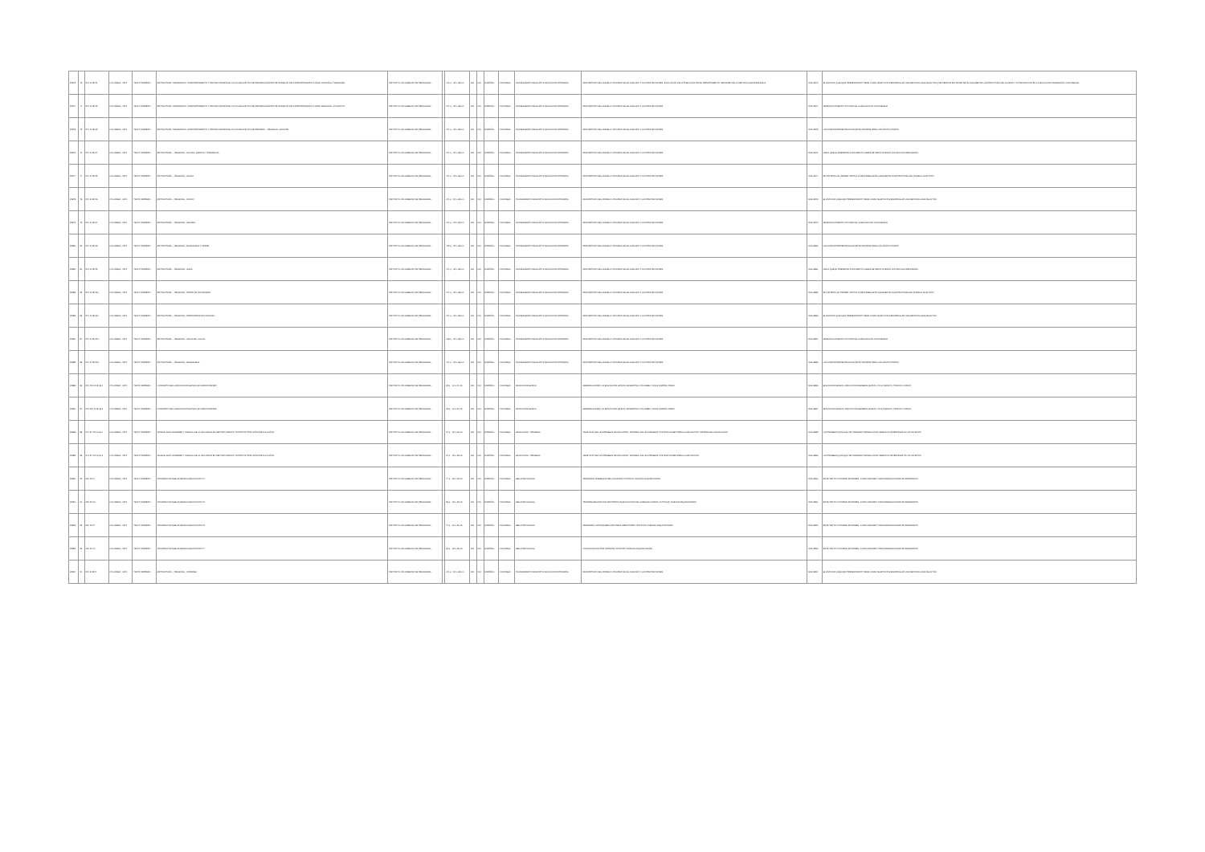| 22873 | 73 | 370.11 I57e1 | COLOMBIA , 1972 | TEXTO IMPRESO | ESTRUCTURA, TENDENCIAS, COMPORTAMIENTO Y PROYECCIONES DEL FLUJO EDUCATIVO DE PRIMARIA DENTRO DE MODELOS DE COMPORTAMIENTO A NIVEL NACIONAL Y REGIONAL | INSTITUTO COLOMBIANO DE PEDAGOGIA | | 176 p. ; 22 x 28 cm | N/A | N/A | ESPAÑOL | COLOMBIA | PLANEAMIENTO EDUCATIVO EDUCACION PRIMARIA | DESCRIPCION DEL MODELO UTILIZADO EN EL ANALISIS Y LAS PROYECCIONES; EVOLUCION DE LA POBLACION EN EL DEPARTAMENTO; RESUMEN DE LA METODOLOGIA EMPLEADA | 0000-2873 | EL ESTUDIO QUE AQUI PRESENTAMOS TIENE COMO OBJETIVOS DESARROLLAR UNA METODOLOGIA ANALITICA QUE PERMITA ESTUDIAR DETALLADAMENTE LA ESTRUCTURA DEL ACCESO Y LA PROMOCION EN LA EDUCACION ELEMENTAL COLOMBIANA |
| 22874 | 74 | 370.11 I57e2 | COLOMBIA , 1972 | TEXTO IMPRESO | ESTRUCTURA, TENDENCIAS, COMPORTAMIENTO Y PROYECCIONES DEL FLUJO EDUCATIVO DE PRIMARIA DENTRO DE MODELOS DE COMPORTAMIENTO A NIVEL REGIONAL. ATLANTICO | INSTITUTO COLOMBIANO DE PEDAGOGIA | | 171 p. ; 22 x 28 cm | N/A | N/A | ESPAÑOL | COLOMBIA | PLANEAMIENTO EDUCATIVO EDUCACION PRIMARIA | DESCRIPCION DEL MODELO UTILIZADO EN EL ANALISIS Y LAS PROYECCIONES | 0000-2874 | DESENVOLVIMIENTO FUTURO DE LA EDUCACION COLOMBIANA |
| 22875 | 75 | 370.11 I57e3 | COLOMBIA , 1972 | TEXTO IMPRESO | ESTRUCTURA, TENDENCIAS, COMPORTAMIENTO Y PROYECCIONES DEL FLUJO EDUCATIVO DE PRIMARIA ... REGIONAL. BOLIVAR | INSTITUTO COLOMBIANO DE PEDAGOGIA | | 171 p. ; 22 x 28 cm | N/A | N/A | ESPAÑOL | COLOMBIA | PLANEAMIENTO EDUCATIVO EDUCACION PRIMARIA | DESCRIPCION DEL MODELO UTILIZADO EN EL ANALISIS Y LAS PROYECCIONES | 0000-2875 | LAS CIFRAS PRESENTADAS EN ESTE INFORME PARA LOS AÑOS FUTUROS |
| 22876 | 76 | 370.11 I57e4 | COLOMBIA , 1972 | TEXTO IMPRESO | ESTRUCTURA ... REGIONAL. CALDAS, QUINDIO Y RISARALDA | INSTITUTO COLOMBIANO DE PEDAGOGIA | | 171 p. ; 22 x 28 cm | N/A | N/A | ESPAÑOL | COLOMBIA | PLANEAMIENTO EDUCATIVO EDUCACION PRIMARIA | DESCRIPCION DEL MODELO UTILIZADO EN EL ANALISIS Y LAS PROYECCIONES | 0000-2876 | DADO QUE EL PRESENTE DOCUMENTO HABRA DE SER UTILIZADO CON MUCHA FRECUENCIA |
| 22877 | 77 | 370.11 I57e5 | COLOMBIA , 1972 | TEXTO IMPRESO | ESTRUCTURA ... REGIONAL. CAUCA | INSTITUTO COLOMBIANO DE PEDAGOGIA | | 171 p. ; 22 x 28 cm | N/A | N/A | ESPAÑOL | COLOMBIA | PLANEAMIENTO EDUCATIVO EDUCACION PRIMARIA | DESCRIPCION DEL MODELO UTILIZADO EN EL ANALISIS Y LAS PROYECCIONES | 0000-2877 | EN SINTESIS: EL PRIMER CAPITULO DESCRIBE DETALLADAMENTE LA ESTRUCTURA DEL MODELO ANALITICO |
| 22878 | 78 | 370.11 I57e6 | COLOMBIA , 1972 | TEXTO IMPRESO | ESTRUCTURA ... REGIONAL. CHOCO | INSTITUTO COLOMBIANO DE PEDAGOGIA | | 171 p. ; 22 x 28 cm | N/A | N/A | ESPAÑOL | COLOMBIA | PLANEAMIENTO EDUCATIVO EDUCACION PRIMARIA | DESCRIPCION DEL MODELO UTILIZADO EN EL ANALISIS Y LAS PROYECCIONES | 0000-2878 | EL ESTUDIO QUE AQUI PRESENTAMOS TIENE COMO OBJETIVOS DESARROLLAR UNA METODOLOGIA ANALITICA |
| 22879 | 79 | 370.11 I57e7 | COLOMBIA , 1972 | TEXTO IMPRESO | ESTRUCTURA ... REGIONAL. GUAJIRA | INSTITUTO COLOMBIANO DE PEDAGOGIA | | 171 p. ; 22 x 28 cm | N/A | N/A | ESPAÑOL | COLOMBIA | PLANEAMIENTO EDUCATIVO EDUCACION PRIMARIA | DESCRIPCION DEL MODELO UTILIZADO EN EL ANALISIS Y LAS PROYECCIONES | 0000-2879 | DESENVOLVIMIENTO FUTURO DE LA EDUCACION COLOMBIANA |
| 22880 | 80 | 370.11 I57e8 | COLOMBIA , 1972 | TEXTO IMPRESO | ESTRUCTURA ... REGIONAL. MAGDALENA Y CESAR | INSTITUTO COLOMBIANO DE PEDAGOGIA | | 409 p. ; 22 x 28 cm | N/A | N/A | ESPAÑOL | COLOMBIA | PLANEAMIENTO EDUCATIVO EDUCACION PRIMARIA | DESCRIPCION DEL MODELO UTILIZADO EN EL ANALISIS Y LAS PROYECCIONES | 0000-2880 | LAS CIFRAS PRESENTADAS EN ESTE INFORME PARA LOS AÑOS FUTUROS |
| 22881 | 81 | 370.11 I57e9 | COLOMBIA , 1972 | TEXTO IMPRESO | ESTRUCTURA ... REGIONAL. HUILA | INSTITUTO COLOMBIANO DE PEDAGOGIA | | 171 p. ; 22 x 28 cm | N/A | N/A | ESPAÑOL | COLOMBIA | PLANEAMIENTO EDUCATIVO EDUCACION PRIMARIA | DESCRIPCION DEL MODELO UTILIZADO EN EL ANALISIS Y LAS PROYECCIONES | 0000-2881 | DADO QUE EL PRESENTE DOCUMENTO HABRA DE SER UTILIZADO CON MUCHA FRECUENCIA |
| 22882 | 82 | 370.11 I57e10 | COLOMBIA , 1972 | TEXTO IMPRESO | ESTRUCTURA ... REGIONAL. NORTE DE SANTANDER | INSTITUTO COLOMBIANO DE PEDAGOGIA | | 171 p. ; 22 x 28 cm | N/A | N/A | ESPAÑOL | COLOMBIA | PLANEAMIENTO EDUCATIVO EDUCACION PRIMARIA | DESCRIPCION DEL MODELO UTILIZADO EN EL ANALISIS Y LAS PROYECCIONES | 0000-2882 | EN SINTESIS: EL PRIMER CAPITULO DESCRIBE DETALLADAMENTE LA ESTRUCTURA DEL MODELO ANALITICO |
| 22883 | 83 | 370.11 I57e11 | COLOMBIA , 1972 | TEXTO IMPRESO | ESTRUCTURA ... REGIONAL. TERRITORIOS NACIONALES | INSTITUTO COLOMBIANO DE PEDAGOGIA | | 171 p. ; 22 x 28 cm | N/A | N/A | ESPAÑOL | COLOMBIA | PLANEAMIENTO EDUCATIVO EDUCACION PRIMARIA | DESCRIPCION DEL MODELO UTILIZADO EN EL ANALISIS Y LAS PROYECCIONES | 0000-2883 | EL ESTUDIO QUE AQUI PRESENTAMOS TIENE COMO OBJETIVOS DESARROLLAR UNA METODOLOGIA ANALITICA |
| 22884 | 84 | 370.11 I57e12 | COLOMBIA , 1972 | TEXTO IMPRESO | ESTRUCTURA ... REGIONAL. VALLE DEL CAUCA | INSTITUTO COLOMBIANO DE PEDAGOGIA | | 168 p. ; 22 x 28 cm | N/A | N/A | ESPAÑOL | COLOMBIA | PLANEAMIENTO EDUCATIVO EDUCACION PRIMARIA | DESCRIPCION DEL MODELO UTILIZADO EN EL ANALISIS Y LAS PROYECCIONES | 0000-2884 | DESENVOLVIMIENTO FUTURO DE LA EDUCACION COLOMBIANA |
| 22885 | 85 | 370.11 I57e13 | COLOMBIA , 1972 | TEXTO IMPRESO | ESTRUCTURA ... REGIONAL. MAGDALENA | INSTITUTO COLOMBIANO DE PEDAGOGIA | | 171 p. ; 22 x 28 cm | N/A | N/A | ESPAÑOL | COLOMBIA | PLANEAMIENTO EDUCATIVO EDUCACION PRIMARIA | DESCRIPCION DEL MODELO UTILIZADO EN EL ANALISIS Y LAS PROYECCIONES | 0000-2885 | LAS CIFRAS PRESENTADAS EN ESTE INFORME PARA LOS AÑOS FUTUROS |
| 22886 | 86 | 372.451 IC12r Ej.1 | COLOMBIA , 1972 | TEXTO IMPRESO | CONCEPTO DE LA EDUCACION BASICA EN VARIOS PAISES | INSTITUTO COLOMBIANO DE PEDAGOGIA | | 29 p. ; 16 x 21 cm | N/A | N/A | ESPAÑOL | COLOMBIA | EDUCACION BASICA | GENERALIDADES; LA EDUCACION BASICA; ARGENTINA; COLOMBIA; CHILE; ESPAÑA; PERU | 0000-2886 | EDUCACION BASICA, EDUCACION GENERAL BASICA, CICLO BASICO, TRONCO COMUN |
| 22887 | 87 | 372.451 IC12r Ej.2 | COLOMBIA , 1972 | TEXTO IMPRESO | CONCEPTO DE LA EDUCACION BASICA EN VARIOS PAISES | INSTITUTO COLOMBIANO DE PEDAGOGIA | | 29 p. ; 16 x 21 cm | N/A | N/A | ESPAÑOL | COLOMBIA | EDUCACION BASICA | GENERALIDADES; LA EDUCACION BASICA; ARGENTINA; COLOMBIA; CHILE; ESPAÑA; PERU | 0000-2887 | EDUCACION BASICA, EDUCACION GENERAL BASICA, CICLO BASICO, TRONCO COMUN |
| 22888 | 88 | 371.27 IC17m Ej.1 | COLOMBIA , 1972 | TEXTO IMPRESO | MANUAL BICN NOMBRES Y MANUAL DE LA INCLUSION EN SENTIDO AMPLIO Y ESTRICTO POR NIÑOS DE 5 A 6 AÑOS | INSTITUTO COLOMBIANO DE PEDAGOGIA | | 37 p. ; 22 x 28 cm | N/A | N/A | ESPAÑOL | COLOMBIA | EDUCACION - PRUEBAS | OBJETIVOS DE LAS PRUEBAS DE INCLUSION; MATERIAL DE LAS PRUEBAS; INSTRUCCIONES PARA LA APLICACION; SISTEMA DE CALIFICACION | 0000-2888 | LAS PRUEBAS QUE AQUI SE INTEGRAN TIENEN COMO OBJETIVO DETERMINAR SI LOS SUJETOS |
| 22889 | 89 | 371.27 IC17m Ej.2 | COLOMBIA , 1972 | TEXTO IMPRESO | MANUAL BICN NOMBRES Y MANUAL DE LA INCLUSION EN SENTIDO AMPLIO Y ESTRICTO POR NIÑOS DE 5 A 6 AÑOS | INSTITUTO COLOMBIANO DE PEDAGOGIA | | 37 p. ; 22 x 28 cm | N/A | N/A | ESPAÑOL | COLOMBIA | EDUCACION - PRUEBAS | OBJETIVOS DE LAS PRUEBAS DE INCLUSION; MATERIAL DE LAS PRUEBAS; INSTRUCCIONES PARA LA APLICACION | 0000-2889 | LAS PRUEBAS QUE AQUI SE INTEGRAN TIENEN COMO OBJETIVO DETERMINAR SI LOS SUJETOS |
| 22890 | 90 | 020 IC17i | COLOMBIA , 1972 | TEXTO IMPRESO | INFORMACION BIBLIOGRAFICA EDUCATIVA N°1 | INSTITUTO COLOMBIANO DE PEDAGOGIA | | 77 p. ; 22 x 28 cm | N/A | N/A | ESPAÑOL | COLOMBIA | BIBLIOTECOLOGIA | SEMINARIO SOBRE ESCUELA UNITARIA; NOTICIAS; NUEVAS ADQUISICIONES | 0000-2890 | ESTE TEXTO CONTIENE INFORMES, CONCLUSIONES Y RECOMENDACIONES DE SEMINARIOS |
| 22891 | 91 | 020 IC17in | COLOMBIA , 1972 | TEXTO IMPRESO | INFORMACION BIBLIOGRAFICA EDUCATIVA N°2 | INSTITUTO COLOMBIANO DE PEDAGOGIA | | 86 p. ; 22 x 28 cm | N/A | N/A | ESPAÑOL | COLOMBIA | BIBLIOTECOLOGIA | TERCERA REUNION DE MINISTROS DE EDUCACION DE LA REGION ANDINA; NOTICIAS; NUEVAS ADQUISICIONES | 0000-2891 | ESTE TEXTO CONTIENE INFORMES, CONCLUSIONES Y RECOMENDACIONES DE SEMINARIOS |
| 22892 | 92 | 020 IC17l | COLOMBIA , 1972 | TEXTO IMPRESO | INFORMACION BIBLIOGRAFICA EDUCATIVA N°3 | INSTITUTO COLOMBIANO DE PEDAGOGIA | | 74 p. ; 20 x 30 cm | N/A | N/A | ESPAÑOL | COLOMBIA | BIBLIOTECOLOGIA | SEMINARIO LATINOAMERICANO PARA DIRECTORES; NOTICIAS; NUEVAS ADQUISICIONES | 0000-2892 | ESTE TEXTO CONTIENE INFORMES, CONCLUSIONES Y RECOMENDACIONES DE SEMINARIOS |
| 22893 | 93 | 020 IC17it | COLOMBIA , 1972 | TEXTO IMPRESO | INFORMACION BIBLIOGRAFICA EDUCATIVA N°4 | INSTITUTO COLOMBIANO DE PEDAGOGIA | | 99 p. ; 22 x 28 cm | N/A | N/A | ESPAÑOL | COLOMBIA | BIBLIOTECOLOGIA | COMUNICACION POR SATELITE; NOTICIAS; NUEVAS ADQUISICIONES | 0000-2893 | ESTE TEXTO CONTIENE INFORMES, CONCLUSIONES Y RECOMENDACIONES DE SEMINARIOS |
| 22894 | 94 | 370.11 I57e | COLOMBIA , 1972 | TEXTO IMPRESO | ESTRUCTURA ... REGIONAL. CORDOBA | INSTITUTO COLOMBIANO DE PEDAGOGIA | | 171 p. ; 22 x 28 cm | N/A | N/A | ESPAÑOL | COLOMBIA | PLANEAMIENTO EDUCATIVO EDUCACION PRIMARIA | DESCRIPCION DEL MODELO UTILIZADO EN EL ANALISIS Y LAS PROYECCIONES | 0000-2894 | EL ESTUDIO QUE AQUI PRESENTAMOS TIENE COMO OBJETIVOS DESARROLLAR UNA METODOLOGIA ANALITICA |